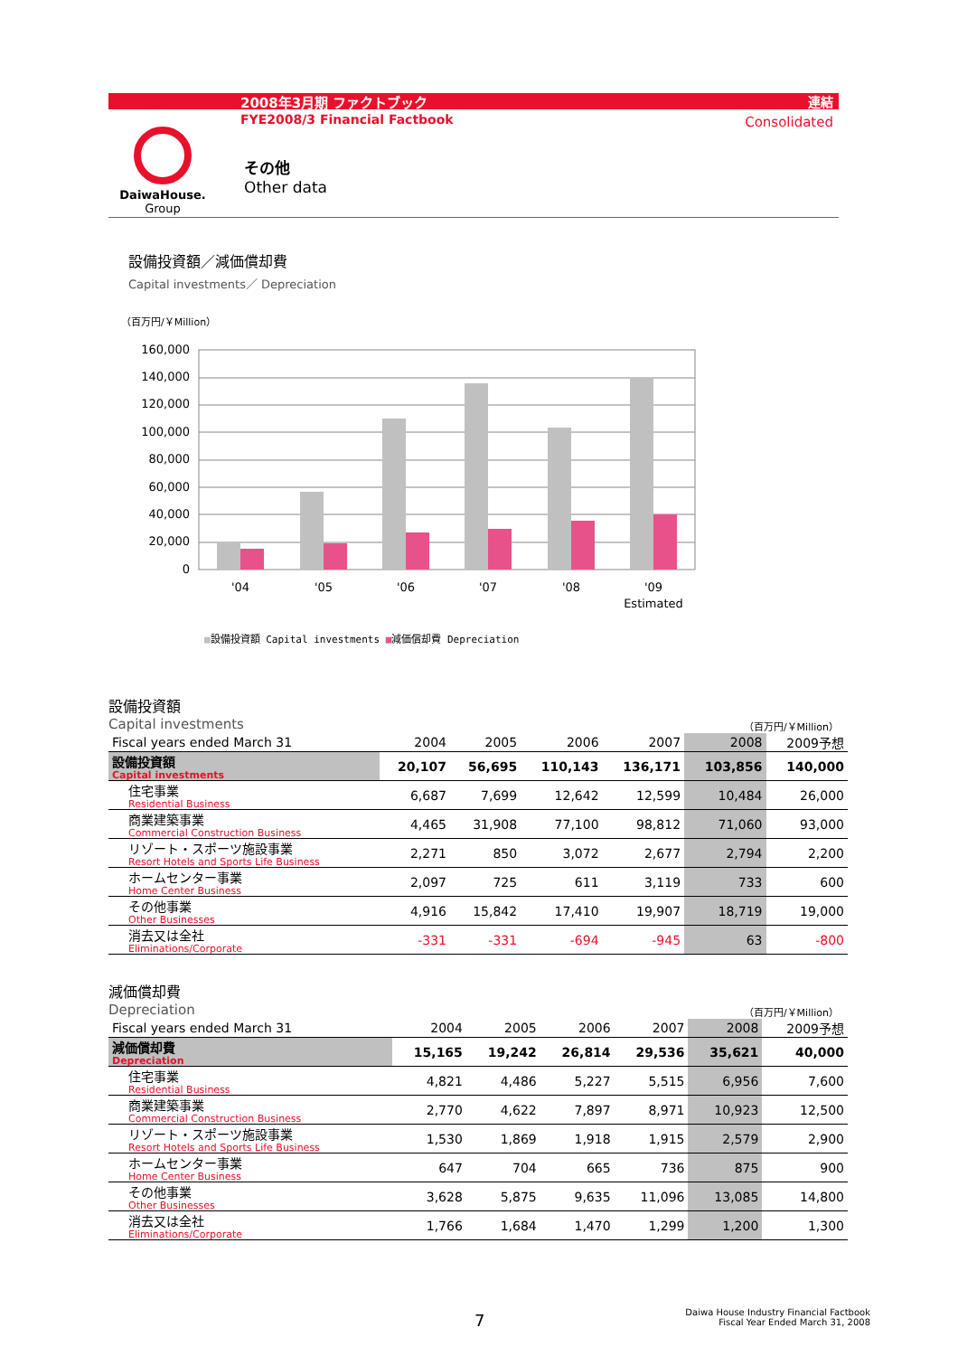2008年3月期 ファクトブック 連結
FYE2008/3 Financial Factbook Consolidated
DaiwaHouse.
Group
その他
Other data
設備投資額／減価償却費
Capital investments／ Depreciation
（百万円/￥Million）
160,000
140,000
120,000
100,000
80,000
60,000
40,000
20,000
0
'04
'05
'06
'07
'08
'09
Estimated
■設備投資額 Capital investments ■減価償却費 Depreciation
設備投資額
Capital investments （百万円/￥Million）
| Fiscal years ended March 31 | 2004 | 2005 | 2006 | 2007 | 2008 | 2009予想 |
| --- | --- | --- | --- | --- | --- | --- |
| 設備投資額 Capital investments | 20,107 | 56,695 | 110,143 | 136,171 | 103,856 | 140,000 |
| 住宅事業 Residential Business | 6,687 | 7,699 | 12,642 | 12,599 | 10,484 | 26,000 |
| 商業建築事業 Commercial Construction Business | 4,465 | 31,908 | 77,100 | 98,812 | 71,060 | 93,000 |
| リゾート・スポーツ施設事業 Resort Hotels and Sports Life Business | 2,271 | 850 | 3,072 | 2,677 | 2,794 | 2,200 |
| ホームセンター事業 Home Center Business | 2,097 | 725 | 611 | 3,119 | 733 | 600 |
| その他事業 Other Businesses | 4,916 | 15,842 | 17,410 | 19,907 | 18,719 | 19,000 |
| 消去又は全社 Eliminations/Corporate | -331 | -331 | -694 | -945 | 63 | -800 |
減価償却費
Depreciation （百万円/￥Million）
| Fiscal years ended March 31 | 2004 | 2005 | 2006 | 2007 | 2008 | 2009予想 |
| --- | --- | --- | --- | --- | --- | --- |
| 減価償却費 Depreciation | 15,165 | 19,242 | 26,814 | 29,536 | 35,621 | 40,000 |
| 住宅事業 Residential Business | 4,821 | 4,486 | 5,227 | 5,515 | 6,956 | 7,600 |
| 商業建築事業 Commercial Construction Business | 2,770 | 4,622 | 7,897 | 8,971 | 10,923 | 12,500 |
| リゾート・スポーツ施設事業 Resort Hotels and Sports Life Business | 1,530 | 1,869 | 1,918 | 1,915 | 2,579 | 2,900 |
| ホームセンター事業 Home Center Business | 647 | 704 | 665 | 736 | 875 | 900 |
| その他事業 Other Businesses | 3,628 | 5,875 | 9,635 | 11,096 | 13,085 | 14,800 |
| 消去又は全社 Eliminations/Corporate | 1,766 | 1,684 | 1,470 | 1,299 | 1,200 | 1,300 |
7
Daiwa House Industry Financial Factbook
Fiscal Year Ended March 31, 2008